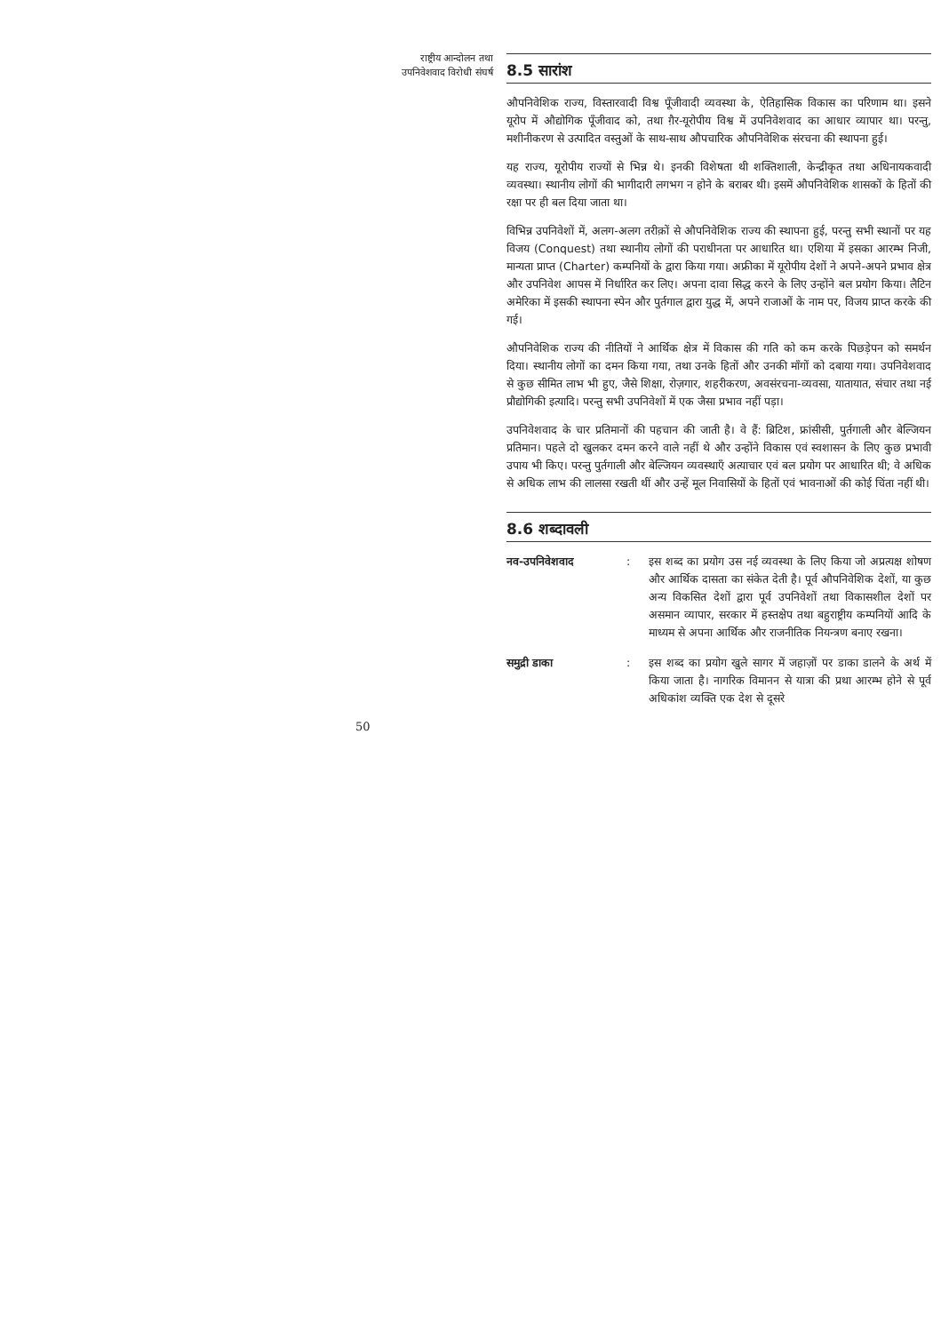राष्ट्रीय आन्दोलन तथा
उपनिवेशवाद विरोधी संघर्ष
8.5 सारांश
औपनिवेशिक राज्य, विस्तारवादी विश्व पूँजीवादी व्यवस्था के, ऐतिहासिक विकास का परिणाम था। इसने यूरोप में औद्योगिक पूँजीवाद को, तथा ग़ैर-यूरोपीय विश्व में उपनिवेशवाद का आधार व्यापार था। परन्तु, मशीनीकरण से उत्पादित वस्तुओं के साथ-साथ औपचारिक औपनिवेशिक संरचना की स्थापना हुई।
यह राज्य, यूरोपीय राज्यों से भिन्न थे। इनकी विशेषता थी शक्तिशाली, केन्द्रीकृत तथा अधिनायकवादी व्यवस्था। स्थानीय लोगों की भागीदारी लगभग न होने के बराबर थी। इसमें औपनिवेशिक शासकों के हितों की रक्षा पर ही बल दिया जाता था।
विभिन्न उपनिवेशों में, अलग-अलग तरीक़ों से औपनिवेशिक राज्य की स्थापना हुई, परन्तु सभी स्थानों पर यह विजय (Conquest) तथा स्थानीय लोगों की पराधीनता पर आधारित था। एशिया में इसका आरम्भ निजी, मान्यता प्राप्त (Charter) कम्पनियों के द्वारा किया गया। अफ्रीका में यूरोपीय देशों ने अपने-अपने प्रभाव क्षेत्र और उपनिवेश आपस में निर्धारित कर लिए। अपना दावा सिद्ध करने के लिए उन्होंने बल प्रयोग किया। लैटिन अमेरिका में इसकी स्थापना स्पेन और पुर्तगाल द्वारा युद्ध में, अपने राजाओं के नाम पर, विजय प्राप्त करके की गई।
औपनिवेशिक राज्य की नीतियों ने आर्थिक क्षेत्र में विकास की गति को कम करके पिछड़ेपन को समर्थन दिया। स्थानीय लोगों का दमन किया गया, तथा उनके हितों और उनकी माँगों को दबाया गया। उपनिवेशवाद से कुछ सीमित लाभ भी हुए, जैसे शिक्षा, रोज़गार, शहरीकरण, अवसंरचना-व्यवसा, यातायात, संचार तथा नई प्रौद्योगिकी इत्यादि। परन्तु सभी उपनिवेशों में एक जैसा प्रभाव नहीं पड़ा।
उपनिवेशवाद के चार प्रतिमानों की पहचान की जाती है। वे हैं: ब्रिटिश, फ्रांसीसी, पुर्तगाली और बेल्जियन प्रतिमान। पहले दो खुलकर दमन करने वाले नहीं थे और उन्होंने विकास एवं स्वशासन के लिए कुछ प्रभावी उपाय भी किए। परन्तु पुर्तगाली और बेल्जियन व्यवस्थाएँ अत्याचार एवं बल प्रयोग पर आधारित थी; वे अधिक से अधिक लाभ की लालसा रखती थीं और उन्हें मूल निवासियों के हितों एवं भावनाओं की कोई चिंता नहीं थी।
8.6 शब्दावली
नव-उपनिवेशवाद : इस शब्द का प्रयोग उस नई व्यवस्था के लिए किया जो अप्रत्यक्ष शोषण और आर्थिक दासता का संकेत देती है। पूर्व औपनिवेशिक देशों, या कुछ अन्य विकसित देशों द्वारा पूर्व उपनिवेशों तथा विकासशील देशों पर असमान व्यापार, सरकार में हस्तक्षेप तथा बहुराष्ट्रीय कम्पनियों आदि के माध्यम से अपना आर्थिक और राजनीतिक नियन्त्रण बनाए रखना।
समुद्री डाका : इस शब्द का प्रयोग खुले सागर में जहाज़ों पर डाका डालने के अर्थ में किया जाता है। नागरिक विमानन से यात्रा की प्रथा आरम्भ होने से पूर्व अधिकांश व्यक्ति एक देश से दूसरे
50